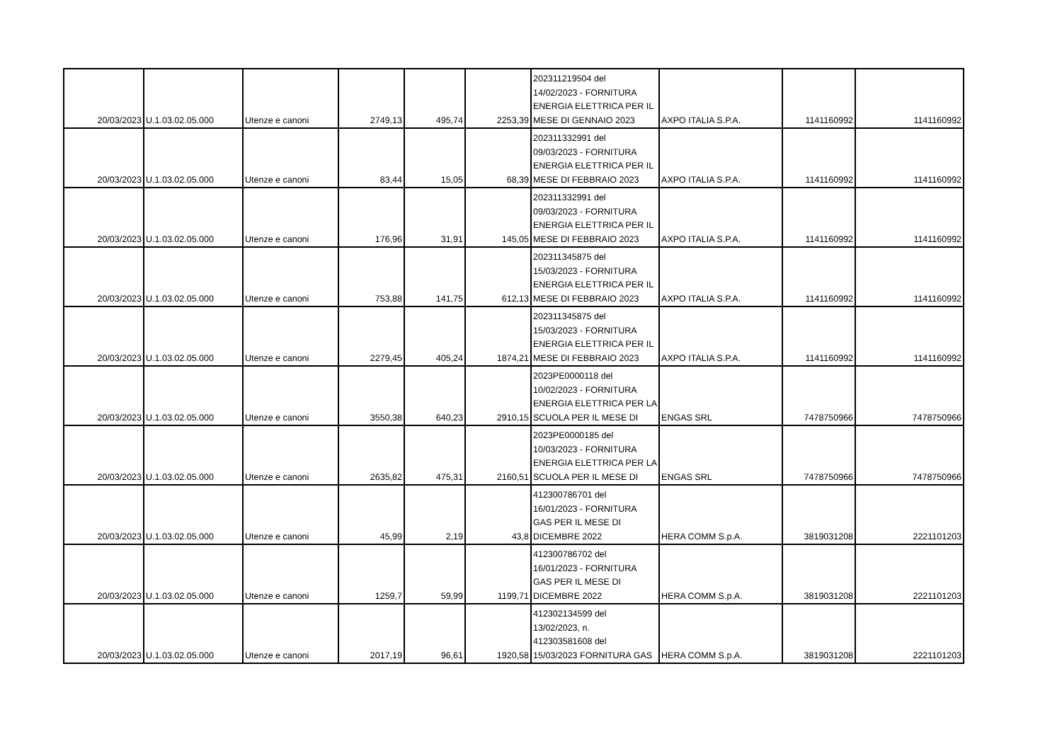| 20/03/2023 | U.1.03.02.05.000 | Utenze e canoni | 2749,13 | 495,74 | 2253,39 | 202311219504 del 14/02/2023 - FORNITURA ENERGIA ELETTRICA PER IL MESE DI GENNAIO 2023 | AXPO ITALIA S.P.A. | 1141160992 | 1141160992 |
| 20/03/2023 | U.1.03.02.05.000 | Utenze e canoni | 83,44 | 15,05 | 68,39 | 202311332991 del 09/03/2023 - FORNITURA ENERGIA ELETTRICA PER IL MESE DI FEBBRAIO 2023 | AXPO ITALIA S.P.A. | 1141160992 | 1141160992 |
| 20/03/2023 | U.1.03.02.05.000 | Utenze e canoni | 176,96 | 31,91 | 145,05 | 202311332991 del 09/03/2023 - FORNITURA ENERGIA ELETTRICA PER IL MESE DI FEBBRAIO 2023 | AXPO ITALIA S.P.A. | 1141160992 | 1141160992 |
| 20/03/2023 | U.1.03.02.05.000 | Utenze e canoni | 753,88 | 141,75 | 612,13 | 202311345875 del 15/03/2023 - FORNITURA ENERGIA ELETTRICA PER IL MESE DI FEBBRAIO 2023 | AXPO ITALIA S.P.A. | 1141160992 | 1141160992 |
| 20/03/2023 | U.1.03.02.05.000 | Utenze e canoni | 2279,45 | 405,24 | 1874,21 | 202311345875 del 15/03/2023 - FORNITURA ENERGIA ELETTRICA PER IL MESE DI FEBBRAIO 2023 | AXPO ITALIA S.P.A. | 1141160992 | 1141160992 |
| 20/03/2023 | U.1.03.02.05.000 | Utenze e canoni | 3550,38 | 640,23 | 2910,15 | 2023PE0000118 del 10/02/2023 - FORNITURA ENERGIA ELETTRICA PER LA SCUOLA PER IL MESE DI | ENGAS SRL | 7478750966 | 7478750966 |
| 20/03/2023 | U.1.03.02.05.000 | Utenze e canoni | 2635,82 | 475,31 | 2160,51 | 2023PE0000185 del 10/03/2023 - FORNITURA ENERGIA ELETTRICA PER LA SCUOLA PER IL MESE DI | ENGAS SRL | 7478750966 | 7478750966 |
| 20/03/2023 | U.1.03.02.05.000 | Utenze e canoni | 45,99 | 2,19 | 43,8 | 412300786701 del 16/01/2023 - FORNITURA GAS PER IL MESE DI DICEMBRE 2022 | HERA COMM S.p.A. | 3819031208 | 2221101203 |
| 20/03/2023 | U.1.03.02.05.000 | Utenze e canoni | 1259,7 | 59,99 | 1199,71 | 412300786702 del 16/01/2023 - FORNITURA GAS PER IL MESE DI DICEMBRE 2022 | HERA COMM S.p.A. | 3819031208 | 2221101203 |
| 20/03/2023 | U.1.03.02.05.000 | Utenze e canoni | 2017,19 | 96,61 | 1920,58 | 412302134599 del 13/02/2023, n. 412303581608 del 15/03/2023 FORNITURA GAS | HERA COMM S.p.A. | 3819031208 | 2221101203 |